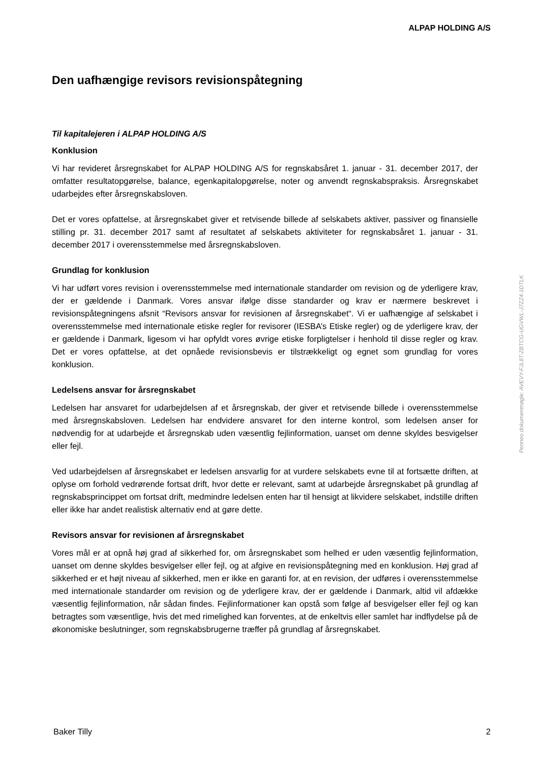ALPAP HOLDING A/S
Den uafhængige revisors revisionspåtegning
Til kapitalejeren i ALPAP HOLDING A/S
Konklusion
Vi har revideret årsregnskabet for ALPAP HOLDING A/S for regnskabsåret 1. januar - 31. december 2017, der omfatter resultatopgørelse, balance, egenkapitalopgørelse, noter og anvendt regnskabspraksis. Årsregnskabet udarbejdes efter årsregnskabsloven.
Det er vores opfattelse, at årsregnskabet giver et retvisende billede af selskabets aktiver, passiver og finansielle stilling pr. 31. december 2017 samt af resultatet af selskabets aktiviteter for regnskabsåret 1. januar - 31. december 2017 i overensstemmelse med årsregnskabsloven.
Grundlag for konklusion
Vi har udført vores revision i overensstemmelse med internationale standarder om revision og de yderligere krav, der er gældende i Danmark. Vores ansvar ifølge disse standarder og krav er nærmere beskrevet i revisionspåtegningens afsnit “Revisors ansvar for revisionen af årsregnskabet“. Vi er uafhængige af selskabet i overensstemmelse med internationale etiske regler for revisorer (IESBA’s Etiske regler) og de yderligere krav, der er gældende i Danmark, ligesom vi har opfyldt vores øvrige etiske forpligtelser i henhold til disse regler og krav. Det er vores opfattelse, at det opnåede revisionsbevis er tilstrækkeligt og egnet som grundlag for vores konklusion.
Ledelsens ansvar for årsregnskabet
Ledelsen har ansvaret for udarbejdelsen af et årsregnskab, der giver et retvisende billede i overensstemmelse med årsregnskabsloven. Ledelsen har endvidere ansvaret for den interne kontrol, som ledelsen anser for nødvendig for at udarbejde et årsregnskab uden væsentlig fejlinformation, uanset om denne skyldes besvigelser eller fejl.
Ved udarbejdelsen af årsregnskabet er ledelsen ansvarlig for at vurdere selskabets evne til at fortsætte driften, at oplyse om forhold vedrørende fortsat drift, hvor dette er relevant, samt at udarbejde årsregnskabet på grundlag af regnskabsprincippet om fortsat drift, medmindre ledelsen enten har til hensigt at likvidere selskabet, indstille driften eller ikke har andet realistisk alternativ end at gøre dette.
Revisors ansvar for revisionen af årsregnskabet
Vores mål er at opnå høj grad af sikkerhed for, om årsregnskabet som helhed er uden væsentlig fejlinformation, uanset om denne skyldes besvigelser eller fejl, og at afgive en revisionspåtegning med en konklusion. Høj grad af sikkerhed er et højt niveau af sikkerhed, men er ikke en garanti for, at en revision, der udføres i overensstemmelse med internationale standarder om revision og de yderligere krav, der er gældende i Danmark, altid vil afdække væsentlig fejlinformation, når sådan findes. Fejlinformationer kan opstå som følge af besvigelser eller fejl og kan betragtes som væsentlige, hvis det med rimelighed kan forventes, at de enkeltvis eller samlet har indflydelse på de økonomiske beslutninger, som regnskabsbrugerne træffer på grundlag af årsregnskabet.
Penneo dokumentnøgle: AVEVY-FJL8T-ZBTCG-UGVWL-J7ZZ4-1DTLK
Baker Tilly 2